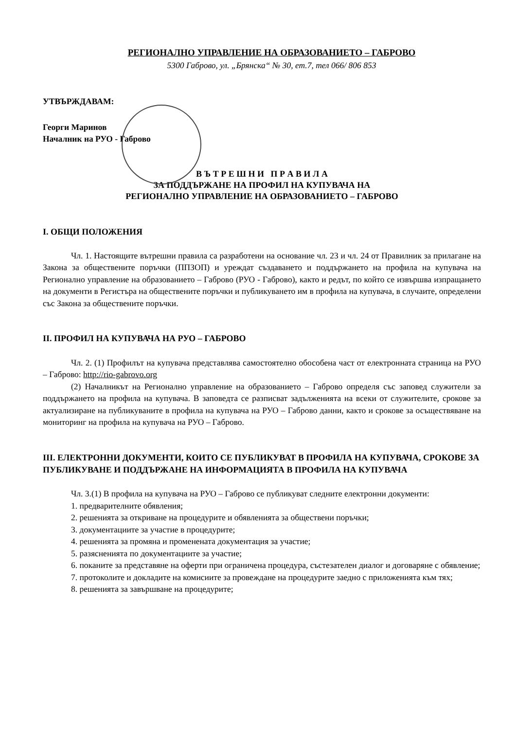РЕГИОНАЛНО УПРАВЛЕНИЕ НА ОБРАЗОВАНИЕТО – ГАБРОВО
5300 Габрово, ул. „Брянска“ № 30, ет.7, тел 066/ 806 853
УТВЪРЖДАВАМ:
Георги Маринов
Началник на РУО - Габрово
В Ъ Т Р Е Ш Н И П Р А В И Л А
ЗА ПОДДЪРЖАНЕ НА ПРОФИЛ НА КУПУВАЧА НА
РЕГИОНАЛНО УПРАВЛЕНИЕ НА ОБРАЗОВАНИЕТО – ГАБРОВО
I. ОБЩИ ПОЛОЖЕНИЯ
Чл. 1. Настоящите вътрешни правила са разработени на основание чл. 23 и чл. 24 от Правилник за прилагане на Закона за обществените поръчки (ППЗОП) и уреждат създаването и поддържането на профила на купувача на Регионално управление на образованието – Габрово (РУО - Габрово), както и редът, по който се извършва изпращането на документи в Регистъра на обществените поръчки и публикуването им в профила на купувача, в случаите, определени със Закона за обществените поръчки.
II. ПРОФИЛ НА КУПУВАЧА НА РУО – ГАБРОВО
Чл. 2. (1) Профилът на купувача представлява самостоятелно обособена част от електронната страница на РУО – Габрово: http://rio-gabrovo.org
(2) Началникът на Регионално управление на образованието – Габрово определя със заповед служители за поддържането на профила на купувача. В заповедта се разписват задълженията на всеки от служителите, срокове за актуализиране на публикуваните в профила на купувача на РУО – Габрово данни, както и срокове за осъществяване на мониторинг на профила на купувача на РУО – Габрово.
III. ЕЛЕКТРОННИ ДОКУМЕНТИ, КОИТО СЕ ПУБЛИКУВАТ В ПРОФИЛА НА КУПУВАЧА, СРОКОВЕ ЗА ПУБЛИКУВАНЕ И ПОДДЪРЖАНЕ НА ИНФОРМАЦИЯТА В ПРОФИЛА НА КУПУВАЧА
Чл. 3.(1) В профила на купувача на РУО – Габрово се публикуват следните електронни документи:
1. предварителните обявления;
2. решенията за откриване на процедурите и обявленията за обществени поръчки;
3. документациите за участие в процедурите;
4. решенията за промяна и променената документация за участие;
5. разясненията по документациите за участие;
6. поканите за представяне на оферти при ограничена процедура, състезателен диалог и договаряне с обявление;
7. протоколите и докладите на комисиите за провеждане на процедурите заедно с приложенията към тях;
8. решенията за завършване на процедурите;